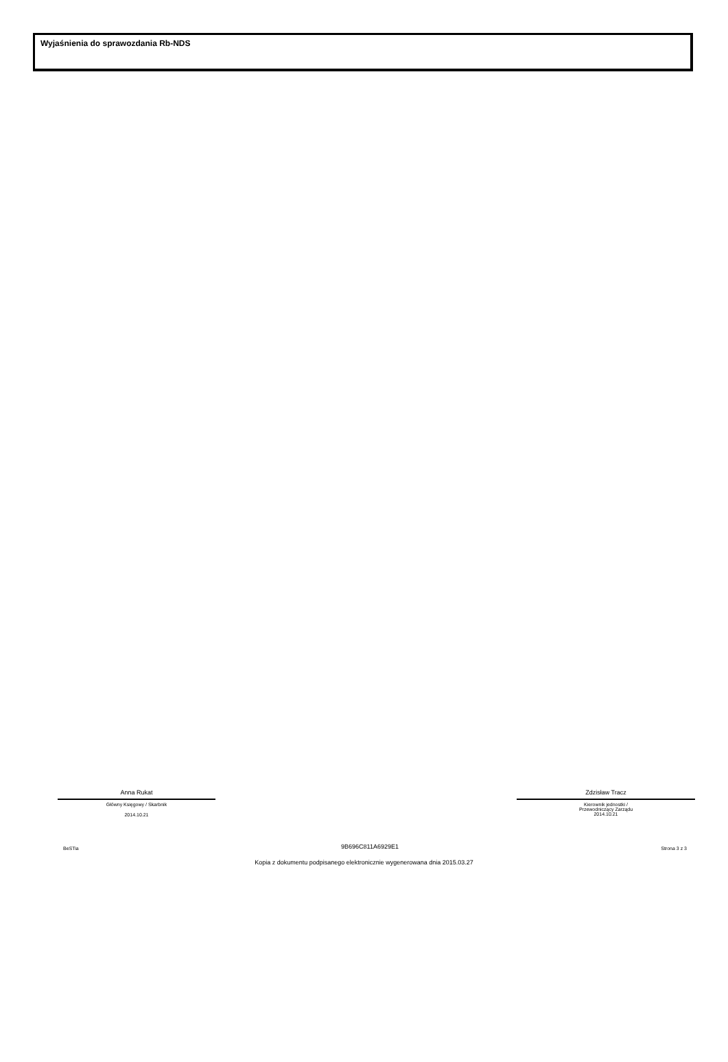Wyjaśnienia do sprawozdania Rb-NDS
Anna Rukat
Główny Księgowy / Skarbnik
2014.10.21
Zdzisław Tracz
Kierownik jednostki /
Przewodniczący Zarządu
2014.10.21
BeSTia 9B696C811A6929E1 Strona 3 z 3
Kopia z dokumentu podpisanego elektronicznie wygenerowana dnia 2015.03.27